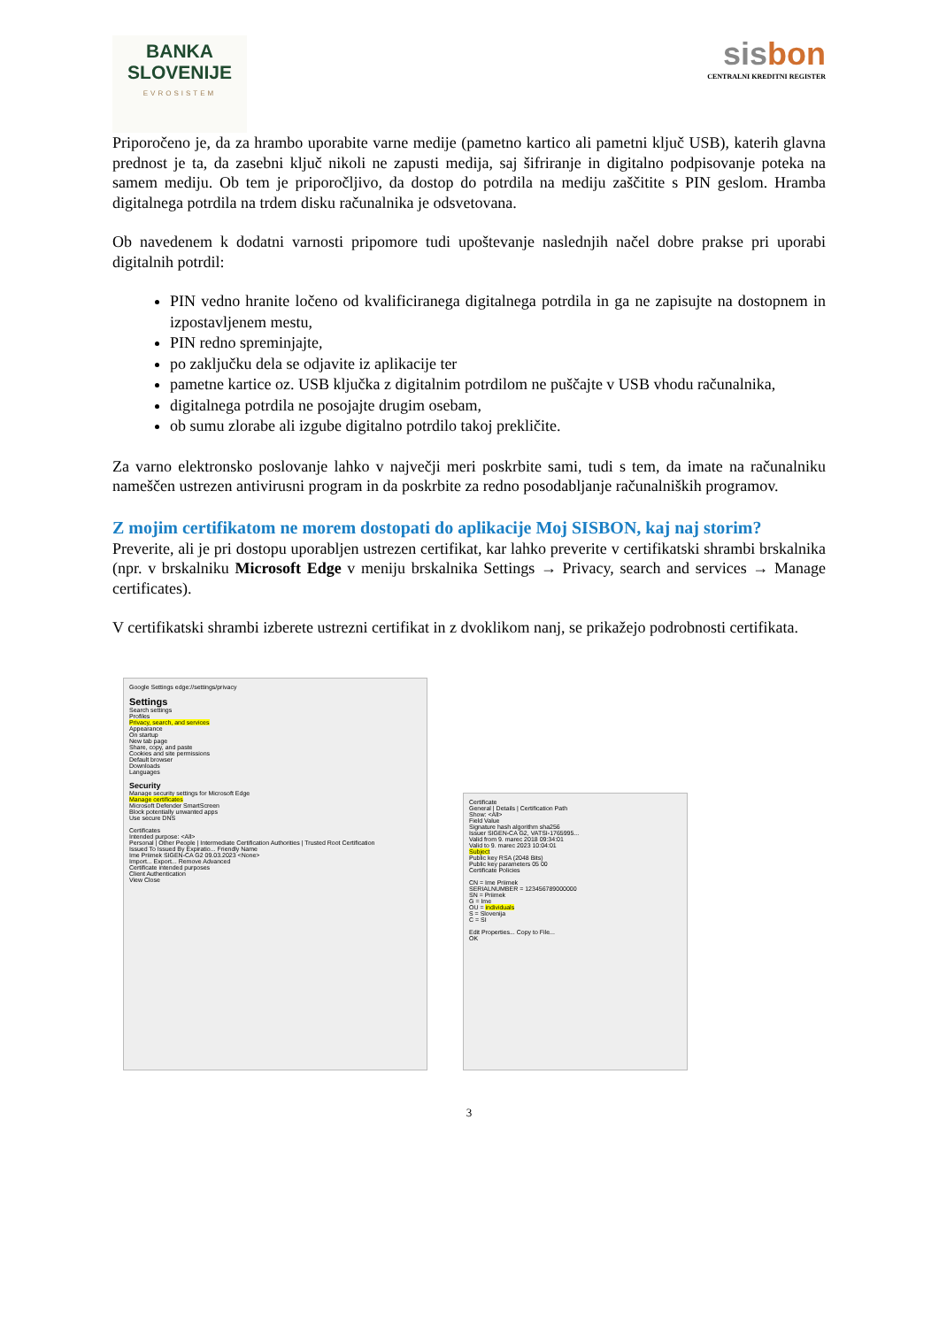BANKA
SLOVENIJE
EVROSISTEM
sisbon
CENTRALNI KREDITNI REGISTER
Priporočeno je, da za hrambo uporabite varne medije (pametno kartico ali pametni ključ USB), katerih glavna prednost je ta, da zasebni ključ nikoli ne zapusti medija, saj šifriranje in digitalno podpisovanje poteka na samem mediju. Ob tem je priporočljivo, da dostop do potrdila na mediju zaščitite s PIN geslom. Hramba digitalnega potrdila na trdem disku računalnika je odsvetovana.
Ob navedenem k dodatni varnosti pripomore tudi upoštevanje naslednjih načel dobre prakse pri uporabi digitalnih potrdil:
PIN vedno hranite ločeno od kvalificiranega digitalnega potrdila in ga ne zapisujte na dostopnem in izpostavljenem mestu,
PIN redno spreminjajte,
po zaključku dela se odjavite iz aplikacije ter
pametne kartice oz. USB ključka z digitalnim potrdilom ne puščajte v USB vhodu računalnika,
digitalnega potrdila ne posojajte drugim osebam,
ob sumu zlorabe ali izgube digitalno potrdilo takoj prekličite.
Za varno elektronsko poslovanje lahko v največji meri poskrbite sami, tudi s tem, da imate na računalniku nameščen ustrezen antivirusni program in da poskrbite za redno posodabljanje računalniških programov.
Z mojim certifikatom ne morem dostopati do aplikacije Moj SISBON, kaj naj storim?
Preverite, ali je pri dostopu uporabljen ustrezen certifikat, kar lahko preverite v certifikatski shrambi brskalnika (npr. v brskalniku Microsoft Edge v meniju brskalnika Settings → Privacy, search and services → Manage certificates).
V certifikatski shrambi izberete ustrezni certifikat in z dvoklikom nanj, se prikažejo podrobnosti certifikata.
Google Settings edge://settings/privacy
Settings
Search settings
Profiles
Privacy, search, and services
Appearance
On startup
New tab page
Share, copy, and paste
Cookies and site permissions
Default browser
Downloads
Languages
Security
Manage security settings for Microsoft Edge
Manage certificates
Microsoft Defender SmartScreen
Block potentially unwanted apps
Use secure DNS
Certificates
Intended purpose: <All>
Personal | Other People | Intermediate Certification Authorities | Trusted Root Certification
Issued To Issued By Expiratio... Friendly Name
Ime Priimek SIGEN-CA G2 09.03.2023 <None>
Import... Export... Remove Advanced
Certificate intended purposes
Client Authentication
View Close
Certificate
General | Details | Certification Path
Show: <All>
Field Value
Signature hash algorithm sha256
Issuer SIGEN-CA G2, VATSI-1765995...
Valid from 9. marec 2018 09:34:01
Valid to 9. marec 2023 10:04:01
Subject
Public key RSA (2048 Bits)
Public key parameters 05 00
Certificate Policies
CN = Ime Priimek
SERIALNUMBER = 123456789000000
SN = Priimek
G = Ime
OU = individuals
S = Slovenija
C = SI
Edit Properties... Copy to File...
OK
3